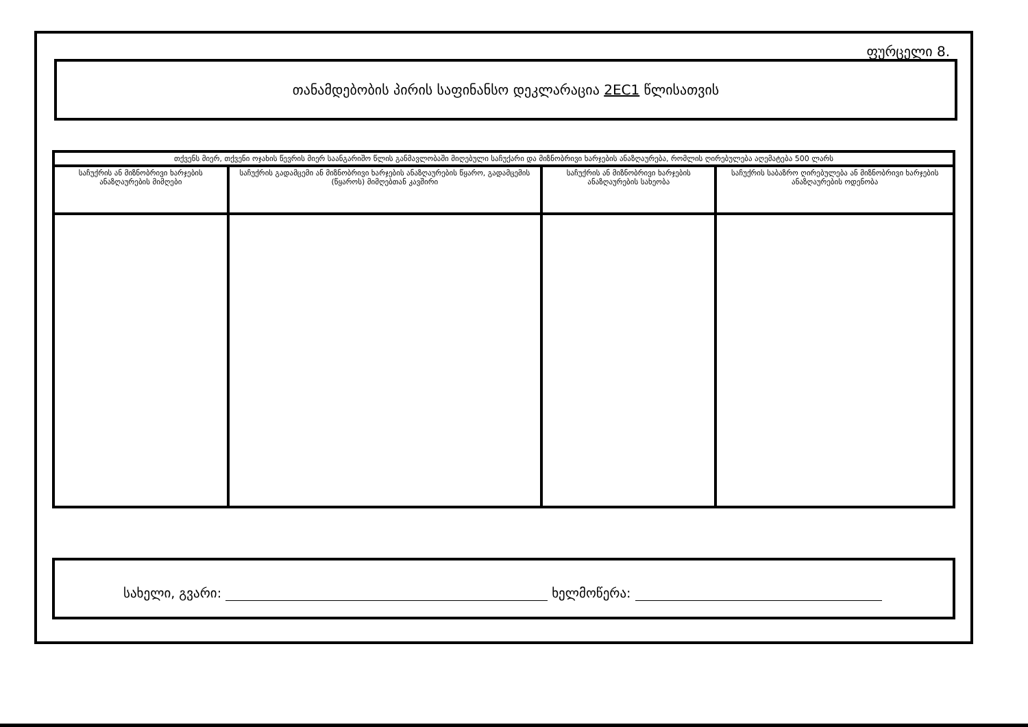ფურცელი 8.
თანამდებობის პირის საფინანსო დეკლარაცია 2EC1 წლისათვის
| თქვენს მიერ, თქვენი ოჯახის წევრის მიერ საანგარიშო წლის განმავლობაში მიღებული საჩუქარი და მიზნობრივი ხარჯების ანაზღაურება, რომლის ღირებულება აღემატება 500 ლარს | | | |
| --- | --- | --- | --- |
| საჩუქრის ან მიზნობრივი ხარჯების ანაზღაურების მიმღები | საჩუქრის გადამცემი ან მიზნობრივი ხარჯების ანაზღაურების წყარო, გადამცემის (წყაროს) მიმღებთან კავშირი | საჩუქრის ან მიზნობრივი ხარჯების ანაზღაურების სახეობა | საჩუქრის საბაზრო ღირებულება ან მიზნობრივი ხარჯების ანაზღაურების ოდენობა |
სახელი, გვარი: ხელმოწერა: